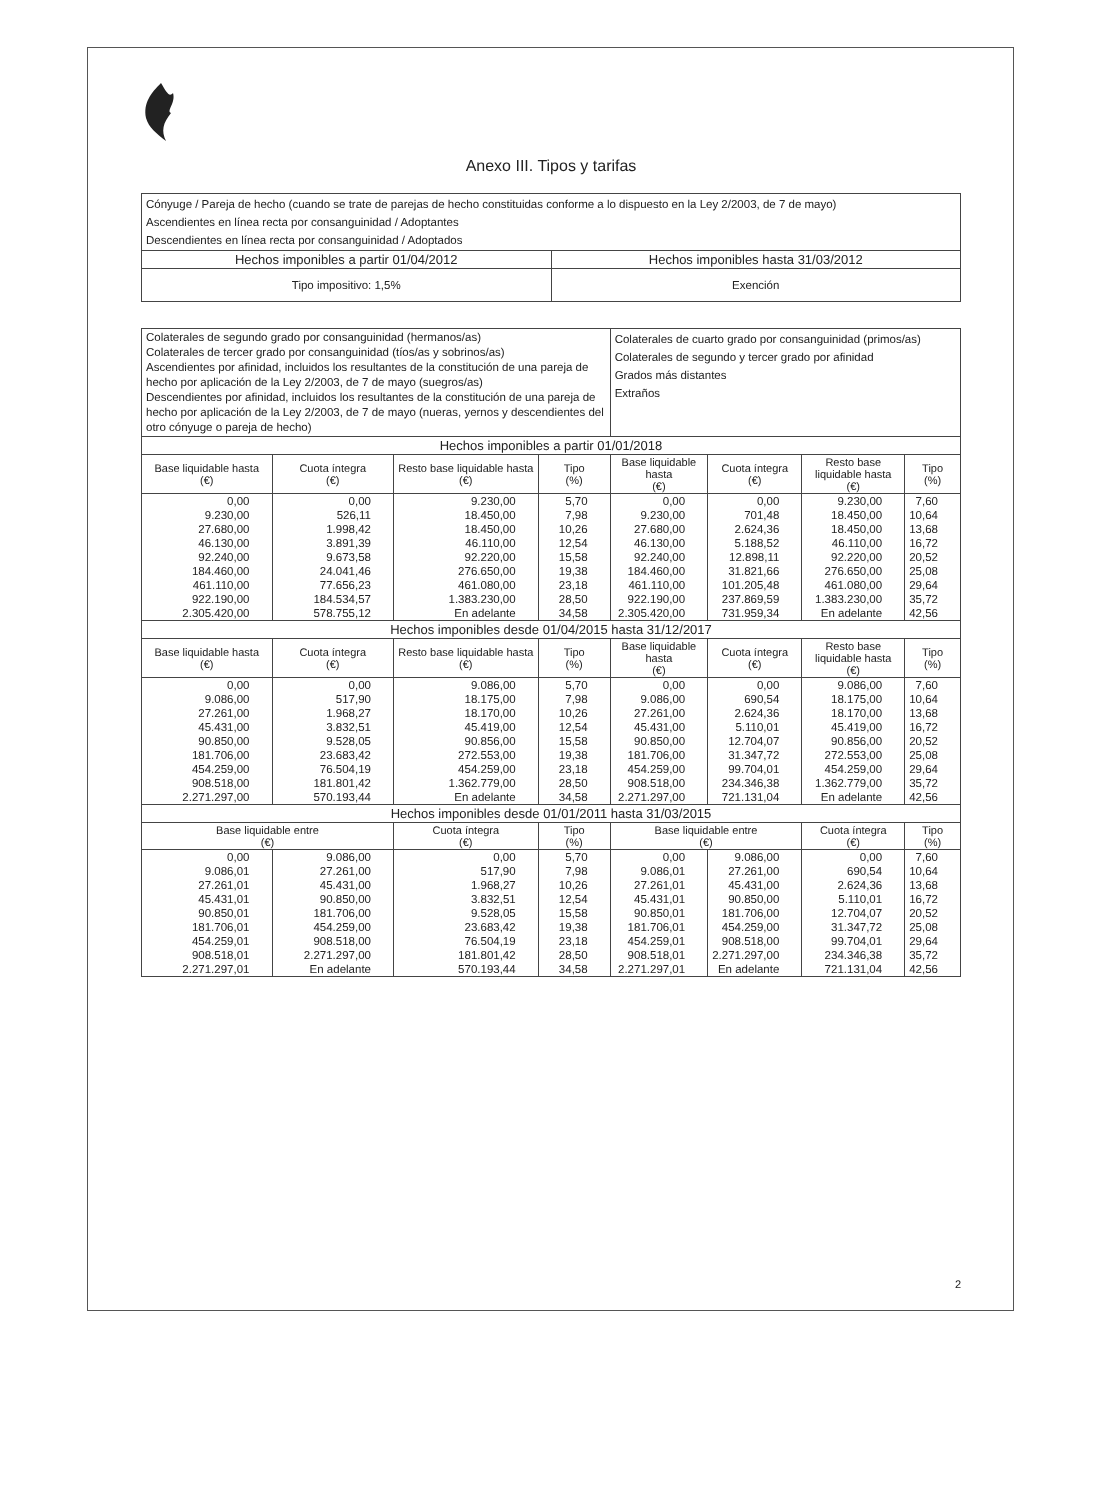Anexo III. Tipos y tarifas
| Cónyuge / Pareja de hecho (cuando se trate de parejas de hecho constituidas conforme a lo dispuesto en la Ley 2/2003, de 7 de mayo) Ascendientes en línea recta por consanguinidad / Adoptantes Descendientes en línea recta por consanguinidad / Adoptados | |
| Hechos imponibles a partir 01/04/2012 | Hechos imponibles hasta 31/03/2012 |
| Tipo impositivo: 1,5% | Exención |
| Colaterales de segundo grado por consanguinidad (hermanos/as) Colaterales de tercer grado por consanguinidad (tíos/as y sobrinos/as) Ascendientes por afinidad, incluidos los resultantes de la constitución de una pareja de hecho por aplicación de la Ley 2/2003, de 7 de mayo (suegros/as) Descendientes por afinidad, incluidos los resultantes de la constitución de una pareja de hecho por aplicación de la Ley 2/2003, de 7 de mayo (nueras, yernos y descendientes del otro cónyuge o pareja de hecho) | | | | Colaterales de cuarto grado por consanguinidad (primos/as) Colaterales de segundo y tercer grado por afinidad Grados más distantes Extraños | | | |
| Hechos imponibles a partir 01/01/2018 | | | | | | | |
| Base liquidable hasta (€) | Cuota íntegra (€) | Resto base liquidable hasta (€) | Tipo (%) | Base liquidable hasta (€) | Cuota íntegra (€) | Resto base liquidable hasta (€) | Tipo (%) |
| 0,00 | 0,00 | 9.230,00 | 5,70 | 0,00 | 0,00 | 9.230,00 | 7,60 |
| 9.230,00 | 526,11 | 18.450,00 | 7,98 | 9.230,00 | 701,48 | 18.450,00 | 10,64 |
| 27.680,00 | 1.998,42 | 18.450,00 | 10,26 | 27.680,00 | 2.624,36 | 18.450,00 | 13,68 |
| 46.130,00 | 3.891,39 | 46.110,00 | 12,54 | 46.130,00 | 5.188,52 | 46.110,00 | 16,72 |
| 92.240,00 | 9.673,58 | 92.220,00 | 15,58 | 92.240,00 | 12.898,11 | 92.220,00 | 20,52 |
| 184.460,00 | 24.041,46 | 276.650,00 | 19,38 | 184.460,00 | 31.821,66 | 276.650,00 | 25,08 |
| 461.110,00 | 77.656,23 | 461.080,00 | 23,18 | 461.110,00 | 101.205,48 | 461.080,00 | 29,64 |
| 922.190,00 | 184.534,57 | 1.383.230,00 | 28,50 | 922.190,00 | 237.869,59 | 1.383.230,00 | 35,72 |
| 2.305.420,00 | 578.755,12 | En adelante | 34,58 | 2.305.420,00 | 731.959,34 | En adelante | 42,56 |
| Hechos imponibles desde 01/04/2015 hasta 31/12/2017 | | | | | | | |
| Base liquidable hasta (€) | Cuota íntegra (€) | Resto base liquidable hasta (€) | Tipo (%) | Base liquidable hasta (€) | Cuota íntegra (€) | Resto base liquidable hasta (€) | Tipo (%) |
| 0,00 | 0,00 | 9.086,00 | 5,70 | 0,00 | 0,00 | 9.086,00 | 7,60 |
| 9.086,00 | 517,90 | 18.175,00 | 7,98 | 9.086,00 | 690,54 | 18.175,00 | 10,64 |
| 27.261,00 | 1.968,27 | 18.170,00 | 10,26 | 27.261,00 | 2.624,36 | 18.170,00 | 13,68 |
| 45.431,00 | 3.832,51 | 45.419,00 | 12,54 | 45.431,00 | 5.110,01 | 45.419,00 | 16,72 |
| 90.850,00 | 9.528,05 | 90.856,00 | 15,58 | 90.850,00 | 12.704,07 | 90.856,00 | 20,52 |
| 181.706,00 | 23.683,42 | 272.553,00 | 19,38 | 181.706,00 | 31.347,72 | 272.553,00 | 25,08 |
| 454.259,00 | 76.504,19 | 454.259,00 | 23,18 | 454.259,00 | 99.704,01 | 454.259,00 | 29,64 |
| 908.518,00 | 181.801,42 | 1.362.779,00 | 28,50 | 908.518,00 | 234.346,38 | 1.362.779,00 | 35,72 |
| 2.271.297,00 | 570.193,44 | En adelante | 34,58 | 2.271.297,00 | 721.131,04 | En adelante | 42,56 |
| Hechos imponibles desde 01/01/2011 hasta 31/03/2015 | | | | | | | |
| Base liquidable entre (€) | | Cuota íntegra (€) | Tipo (%) | Base liquidable entre (€) | | Cuota íntegra (€) | Tipo (%) |
| 0,00 | 9.086,00 | 0,00 | 5,70 | 0,00 | 9.086,00 | 0,00 | 7,60 |
| 9.086,01 | 27.261,00 | 517,90 | 7,98 | 9.086,01 | 27.261,00 | 690,54 | 10,64 |
| 27.261,01 | 45.431,00 | 1.968,27 | 10,26 | 27.261,01 | 45.431,00 | 2.624,36 | 13,68 |
| 45.431,01 | 90.850,00 | 3.832,51 | 12,54 | 45.431,01 | 90.850,00 | 5.110,01 | 16,72 |
| 90.850,01 | 181.706,00 | 9.528,05 | 15,58 | 90.850,01 | 181.706,00 | 12.704,07 | 20,52 |
| 181.706,01 | 454.259,00 | 23.683,42 | 19,38 | 181.706,01 | 454.259,00 | 31.347,72 | 25,08 |
| 454.259,01 | 908.518,00 | 76.504,19 | 23,18 | 454.259,01 | 908.518,00 | 99.704,01 | 29,64 |
| 908.518,01 | 2.271.297,00 | 181.801,42 | 28,50 | 908.518,01 | 2.271.297,00 | 234.346,38 | 35,72 |
| 2.271.297,01 | En adelante | 570.193,44 | 34,58 | 2.271.297,01 | En adelante | 721.131,04 | 42,56 |
2